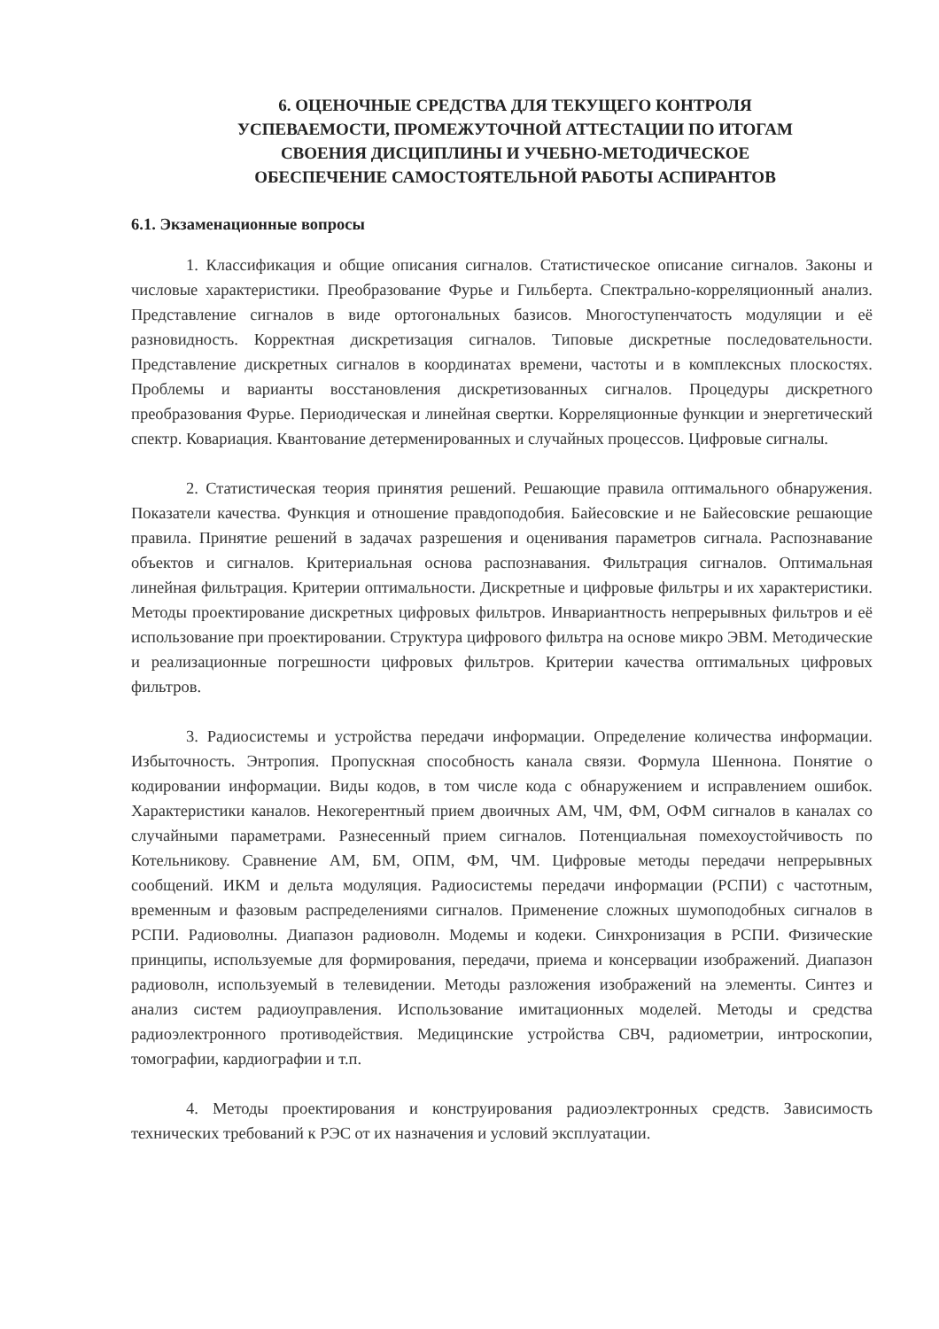6. ОЦЕНОЧНЫЕ СРЕДСТВА ДЛЯ ТЕКУЩЕГО КОНТРОЛЯ
УСПЕВАЕМОСТИ, ПРОМЕЖУТОЧНОЙ АТТЕСТАЦИИ ПО ИТОГАМ
СВОЕНИЯ ДИСЦИПЛИНЫ И УЧЕБНО-МЕТОДИЧЕСКОЕ
ОБЕСПЕЧЕНИЕ САМОСТОЯТЕЛЬНОЙ РАБОТЫ АСПИРАНТОВ
6.1. Экзаменационные вопросы
1. Классификация и общие описания сигналов. Статистическое описание сигналов. Законы и числовые характеристики. Преобразование Фурье и Гильберта. Спектрально-корреляционный анализ. Представление сигналов в виде ортогональных базисов. Многоступенчатость модуляции и её разновидность. Корректная дискретизация сигналов. Типовые дискретные последовательности. Представление дискретных сигналов в координатах времени, частоты и в комплексных плоскостях. Проблемы и варианты восстановления дискретизованных сигналов. Процедуры дискретного преобразования Фурье. Периодическая и линейная свертки. Корреляционные функции и энергетический спектр. Ковариация. Квантование детерменированных и случайных процессов. Цифровые сигналы.
2. Статистическая теория принятия решений. Решающие правила оптимального обнаружения. Показатели качества. Функция и отношение правдоподобия. Байесовские и не Байесовские решающие правила. Принятие решений в задачах разрешения и оценивания параметров сигнала. Распознавание объектов и сигналов. Критериальная основа распознавания. Фильтрация сигналов. Оптимальная линейная фильтрация. Критерии оптимальности. Дискретные и цифровые фильтры и их характеристики. Методы проектирование дискретных цифровых фильтров. Инвариантность непрерывных фильтров и её использование при проектировании. Структура цифрового фильтра на основе микро ЭВМ. Методические и реализационные погрешности цифровых фильтров. Критерии качества оптимальных цифровых фильтров.
3. Радиосистемы и устройства передачи информации. Определение количества информации. Избыточность. Энтропия. Пропускная способность канала связи. Формула Шеннона. Понятие о кодировании информации. Виды кодов, в том числе кода с обнаружением и исправлением ошибок. Характеристики каналов. Некогерентный прием двоичных АМ, ЧМ, ФМ, ОФМ сигналов в каналах со случайными параметрами. Разнесенный прием сигналов. Потенциальная помехоустойчивость по Котельникову. Сравнение АМ, БМ, ОПМ, ФМ, ЧМ. Цифровые методы передачи непрерывных сообщений. ИКМ и дельта модуляция. Радиосистемы передачи информации (РСПИ) с частотным, временным и фазовым распределениями сигналов. Применение сложных шумоподобных сигналов в РСПИ. Радиоволны. Диапазон радиоволн. Модемы и кодеки. Синхронизация в РСПИ. Физические принципы, используемые для формирования, передачи, приема и консервации изображений. Диапазон радиоволн, используемый в телевидении. Методы разложения изображений на элементы. Синтез и анализ систем радиоуправления. Использование имитационных моделей. Методы и средства радиоэлектронного противодействия. Медицинские устройства СВЧ, радиометрии, интроскопии, томографии, кардиографии и т.п.
4. Методы проектирования и конструирования радиоэлектронных средств. Зависимость технических требований к РЭС от их назначения и условий эксплуатации.